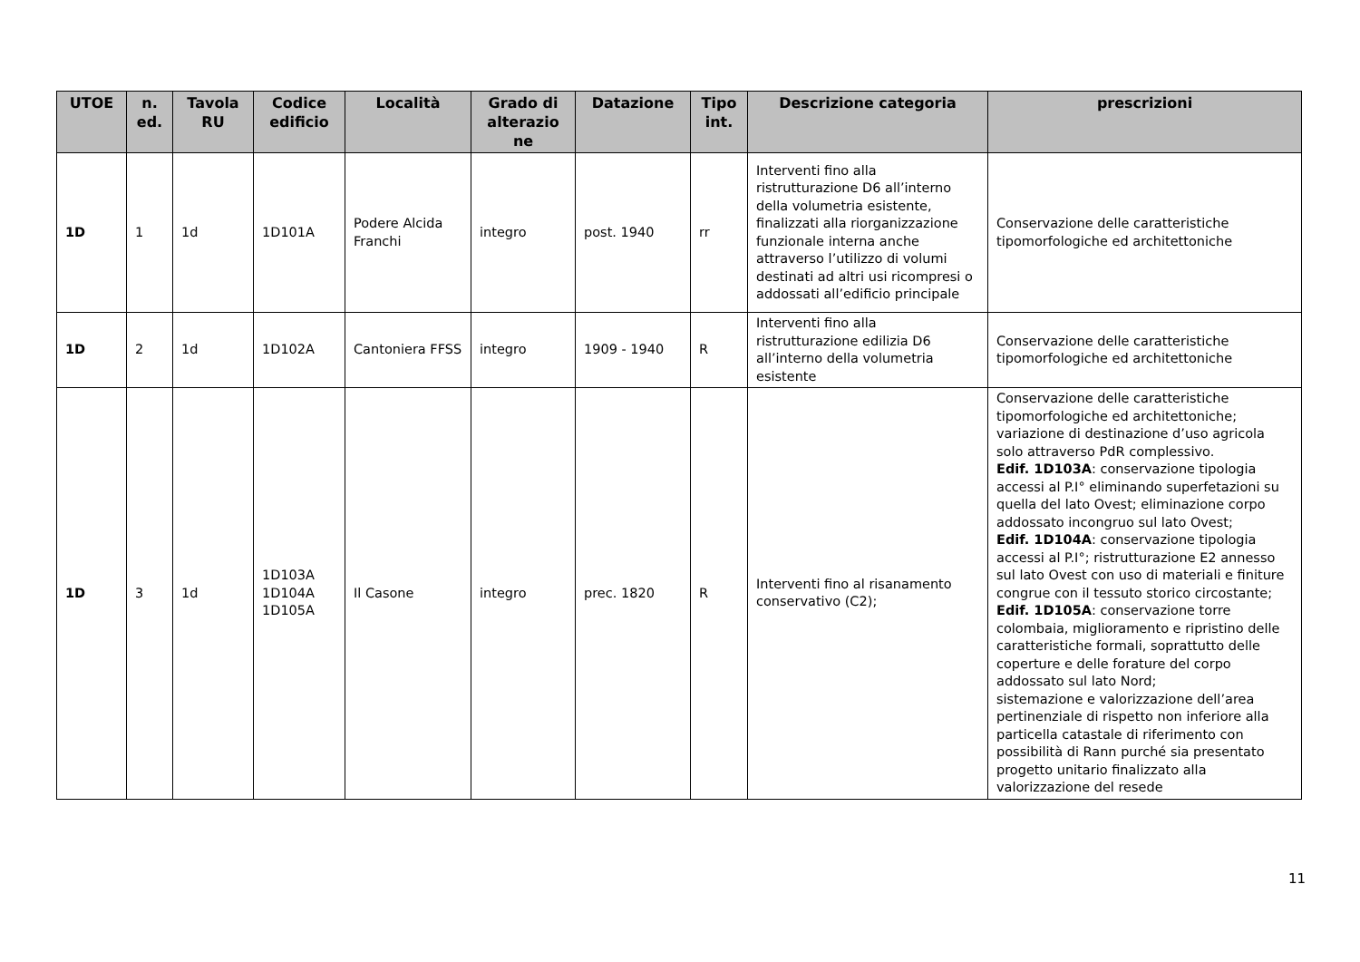| UTOE | n. ed. | Tavola RU | Codice edificio | Località | Grado di alterazio ne | Datazione | Tipo int. | Descrizione categoria | prescrizioni |
| --- | --- | --- | --- | --- | --- | --- | --- | --- | --- |
| 1D | 1 | 1d | 1D101A | Podere Alcida Franchi | integro | post. 1940 | rr | Interventi fino alla ristrutturazione D6 all’interno della volumetria esistente, finalizzati alla riorganizzazione funzionale interna anche attraverso l’utilizzo di volumi destinati ad altri usi ricompresi o addossati all’edificio principale | Conservazione delle caratteristiche tipomorfologiche ed architettoniche |
| 1D | 2 | 1d | 1D102A | Cantoniera FFSS | integro | 1909 - 1940 | R | Interventi fino alla ristrutturazione edilizia D6 all’interno della volumetria esistente | Conservazione delle caratteristiche tipomorfologiche ed architettoniche |
| 1D | 3 | 1d | 1D103A 1D104A 1D105A | Il Casone | integro | prec. 1820 | R | Interventi fino al risanamento conservativo (C2); | Conservazione delle caratteristiche tipomorfologiche ed architettoniche; variazione di destinazione d’uso agricola solo attraverso PdR complessivo. Edif. 1D103A : conservazione tipologia accessi al P.I° eliminando superfetazioni su quella del lato Ovest; eliminazione corpo addossato incongruo sul lato Ovest; Edif. 1D104A : conservazione tipologia accessi al P.I°; ristrutturazione E2 annesso sul lato Ovest con uso di materiali e finiture congrue con il tessuto storico circostante; Edif. 1D105A : conservazione torre colombaia, miglioramento e ripristino delle caratteristiche formali, soprattutto delle coperture e delle forature del corpo addossato sul lato Nord; sistemazione e valorizzazione dell’area pertinenziale di rispetto non inferiore alla particella catastale di riferimento con possibilità di Rann purché sia presentato progetto unitario finalizzato alla valorizzazione del resede |
11